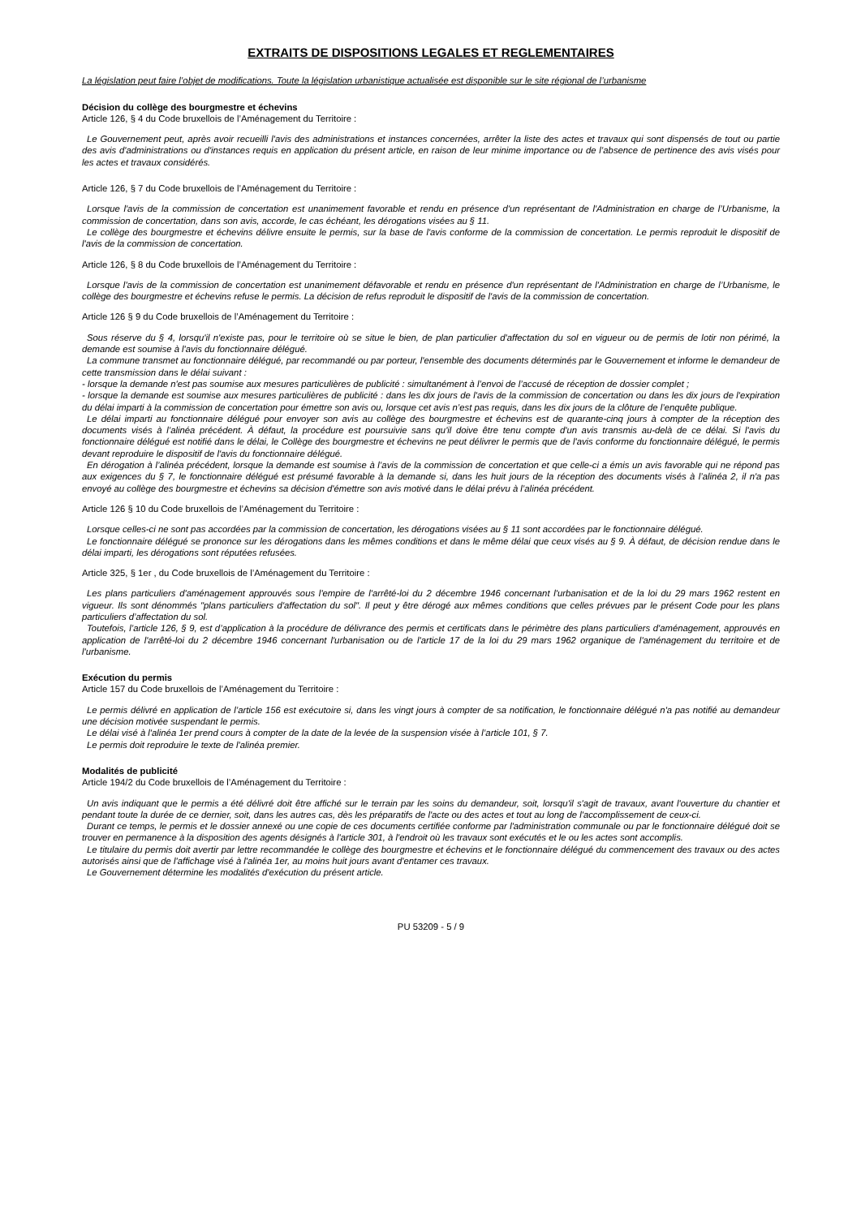EXTRAITS DE DISPOSITIONS LEGALES ET REGLEMENTAIRES
La législation peut faire l’objet de modifications. Toute la législation urbanistique actualisée est disponible sur le site régional de l’urbanisme
Décision du collège des bourgmestre et échevins
Article 126, § 4 du Code bruxellois de l’Aménagement du Territoire :
Le Gouvernement peut, après avoir recueilli l'avis des administrations et instances concernées, arrêter la liste des actes et travaux qui sont dispensés de tout ou partie des avis d'administrations ou d'instances requis en application du présent article, en raison de leur minime importance ou de l’absence de pertinence des avis visés pour les actes et travaux considérés.
Article 126, § 7 du Code bruxellois de l’Aménagement du Territoire :
Lorsque l'avis de la commission de concertation est unanimement favorable et rendu en présence d'un représentant de l'Administration en charge de l’Urbanisme, la commission de concertation, dans son avis, accorde, le cas échéant, les dérogations visées au § 11.
Le collège des bourgmestre et échevins délivre ensuite le permis, sur la base de l'avis conforme de la commission de concertation. Le permis reproduit le dispositif de l'avis de la commission de concertation.
Article 126, § 8 du Code bruxellois de l’Aménagement du Territoire :
Lorsque l'avis de la commission de concertation est unanimement défavorable et rendu en présence d'un représentant de l'Administration en charge de l’Urbanisme, le collège des bourgmestre et échevins refuse le permis. La décision de refus reproduit le dispositif de l'avis de la commission de concertation.
Article 126 § 9 du Code bruxellois de l’Aménagement du Territoire :
Sous réserve du § 4, lorsqu'il n'existe pas, pour le territoire où se situe le bien, de plan particulier d'affectation du sol en vigueur ou de permis de lotir non périmé, la demande est soumise à l'avis du fonctionnaire délégué.
La commune transmet au fonctionnaire délégué, par recommandé ou par porteur, l'ensemble des documents déterminés par le Gouvernement et informe le demandeur de cette transmission dans le délai suivant :
- lorsque la demande n'est pas soumise aux mesures particulières de publicité : simultanément à l’envoi de l’accusé de réception de dossier complet ;
- lorsque la demande est soumise aux mesures particulières de publicité : dans les dix jours de l'avis de la commission de concertation ou dans les dix jours de l'expiration du délai imparti à la commission de concertation pour émettre son avis ou, lorsque cet avis n’est pas requis, dans les dix jours de la clôture de l’enquête publique.
Le délai imparti au fonctionnaire délégué pour envoyer son avis au collège des bourgmestre et échevins est de quarante-cinq jours à compter de la réception des documents visés à l’alinéa précédent. À défaut, la procédure est poursuivie sans qu'il doive être tenu compte d'un avis transmis au-delà de ce délai. Si l'avis du fonctionnaire délégué est notifié dans le délai, le Collège des bourgmestre et échevins ne peut délivrer le permis que de l'avis conforme du fonctionnaire délégué, le permis devant reproduire le dispositif de l'avis du fonctionnaire délégué.
En dérogation à l’alinéa précédent, lorsque la demande est soumise à l’avis de la commission de concertation et que celle-ci a émis un avis favorable qui ne répond pas aux exigences du § 7, le fonctionnaire délégué est présumé favorable à la demande si, dans les huit jours de la réception des documents visés à l’alinéa 2, il n'a pas envoyé au collège des bourgmestre et échevins sa décision d'émettre son avis motivé dans le délai prévu à l’alinéa précédent.
Article 126 § 10 du Code bruxellois de l’Aménagement du Territoire :
Lorsque celles-ci ne sont pas accordées par la commission de concertation, les dérogations visées au § 11 sont accordées par le fonctionnaire délégué.
Le fonctionnaire délégué se prononce sur les dérogations dans les mêmes conditions et dans le même délai que ceux visés au § 9. À défaut, de décision rendue dans le délai imparti, les dérogations sont réputées refusées.
Article 325, § 1er , du Code bruxellois de l’Aménagement du Territoire :
Les plans particuliers d'aménagement approuvés sous l'empire de l'arrêté-loi du 2 décembre 1946 concernant l'urbanisation et de la loi du 29 mars 1962 restent en vigueur. Ils sont dénommés "plans particuliers d'affectation du sol". Il peut y être dérogé aux mêmes conditions que celles prévues par le présent Code pour les plans particuliers d’affectation du sol.
Toutefois, l’article 126, § 9, est d’application à la procédure de délivrance des permis et certificats dans le périmètre des plans particuliers d'aménagement, approuvés en application de l'arrêté-loi du 2 décembre 1946 concernant l'urbanisation ou de l'article 17 de la loi du 29 mars 1962 organique de l'aménagement du territoire et de l'urbanisme.
Exécution du permis
Article 157 du Code bruxellois de l’Aménagement du Territoire :
Le permis délivré en application de l’article 156 est exécutoire si, dans les vingt jours à compter de sa notification, le fonctionnaire délégué n'a pas notifié au demandeur une décision motivée suspendant le permis.
Le délai visé à l'alinéa 1er prend cours à compter de la date de la levée de la suspension visée à l’article 101, § 7.
Le permis doit reproduire le texte de l'alinéa premier.
Modalités de publicité
Article 194/2 du Code bruxellois de l’Aménagement du Territoire :
Un avis indiquant que le permis a été délivré doit être affiché sur le terrain par les soins du demandeur, soit, lorsqu'il s'agit de travaux, avant l'ouverture du chantier et pendant toute la durée de ce dernier, soit, dans les autres cas, dès les préparatifs de l'acte ou des actes et tout au long de l'accomplissement de ceux-ci.
Durant ce temps, le permis et le dossier annexé ou une copie de ces documents certifiée conforme par l'administration communale ou par le fonctionnaire délégué doit se trouver en permanence à la disposition des agents désignés à l'article 301, à l'endroit où les travaux sont exécutés et le ou les actes sont accomplis.
Le titulaire du permis doit avertir par lettre recommandée le collège des bourgmestre et échevins et le fonctionnaire délégué du commencement des travaux ou des actes autorisés ainsi que de l'affichage visé à l'alinéa 1er, au moins huit jours avant d'entamer ces travaux.
Le Gouvernement détermine les modalités d'exécution du présent article.
PU 53209 - 5 / 9